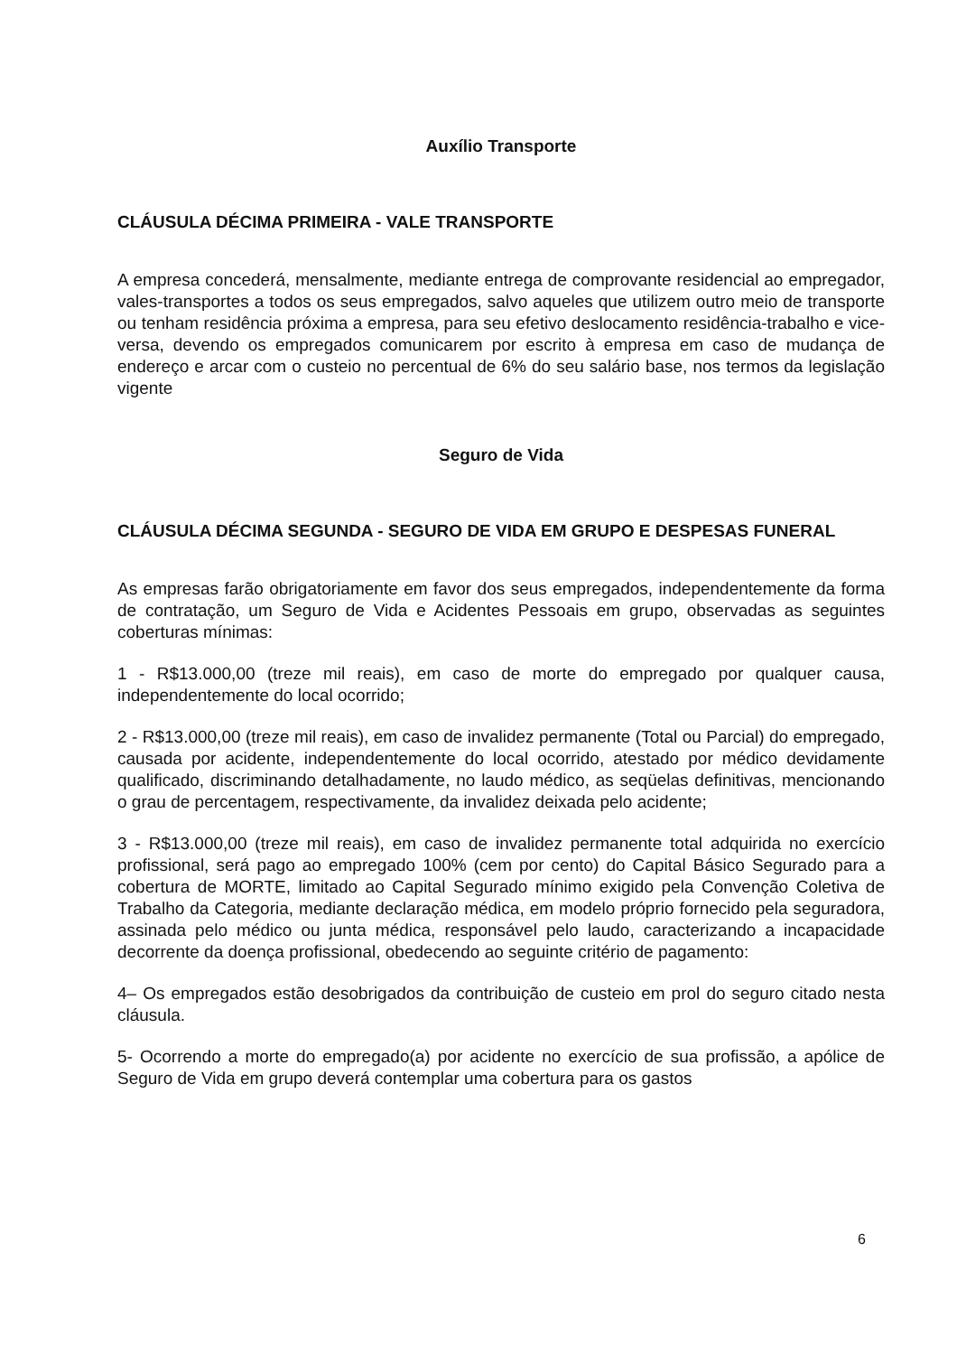Auxílio Transporte
CLÁUSULA DÉCIMA PRIMEIRA - VALE TRANSPORTE
A empresa concederá, mensalmente, mediante entrega de comprovante residencial ao empregador, vales-transportes a todos os seus empregados, salvo aqueles que utilizem outro meio de transporte ou tenham residência próxima a empresa, para seu efetivo deslocamento residência-trabalho e vice-versa, devendo os empregados comunicarem por escrito à empresa em caso de mudança de endereço e arcar com o custeio no percentual de 6% do seu salário base, nos termos da legislação vigente
Seguro de Vida
CLÁUSULA DÉCIMA SEGUNDA - SEGURO DE VIDA EM GRUPO E DESPESAS FUNERAL
As empresas farão obrigatoriamente em favor dos seus empregados, independentemente da forma de contratação, um Seguro de Vida e Acidentes Pessoais em grupo, observadas as seguintes coberturas mínimas:
1 - R$13.000,00 (treze mil reais), em caso de morte do empregado por qualquer causa, independentemente do local ocorrido;
2 - R$13.000,00 (treze mil reais), em caso de invalidez permanente (Total ou Parcial) do empregado, causada por acidente, independentemente do local ocorrido, atestado por médico devidamente qualificado, discriminando detalhadamente, no laudo médico, as seqüelas definitivas, mencionando o grau de percentagem, respectivamente, da invalidez deixada pelo acidente;
3 - R$13.000,00 (treze mil reais), em caso de invalidez permanente total adquirida no exercício profissional, será pago ao empregado 100% (cem por cento) do Capital Básico Segurado para a cobertura de MORTE, limitado ao Capital Segurado mínimo exigido pela Convenção Coletiva de Trabalho da Categoria, mediante declaração médica, em modelo próprio fornecido pela seguradora, assinada pelo médico ou junta médica, responsável pelo laudo, caracterizando a incapacidade decorrente da doença profissional, obedecendo ao seguinte critério de pagamento:
4– Os empregados estão desobrigados da contribuição de custeio em prol do seguro citado nesta cláusula.
5- Ocorrendo a morte do empregado(a) por acidente no exercício de sua profissão, a apólice de Seguro de Vida em grupo deverá contemplar uma cobertura para os gastos
6